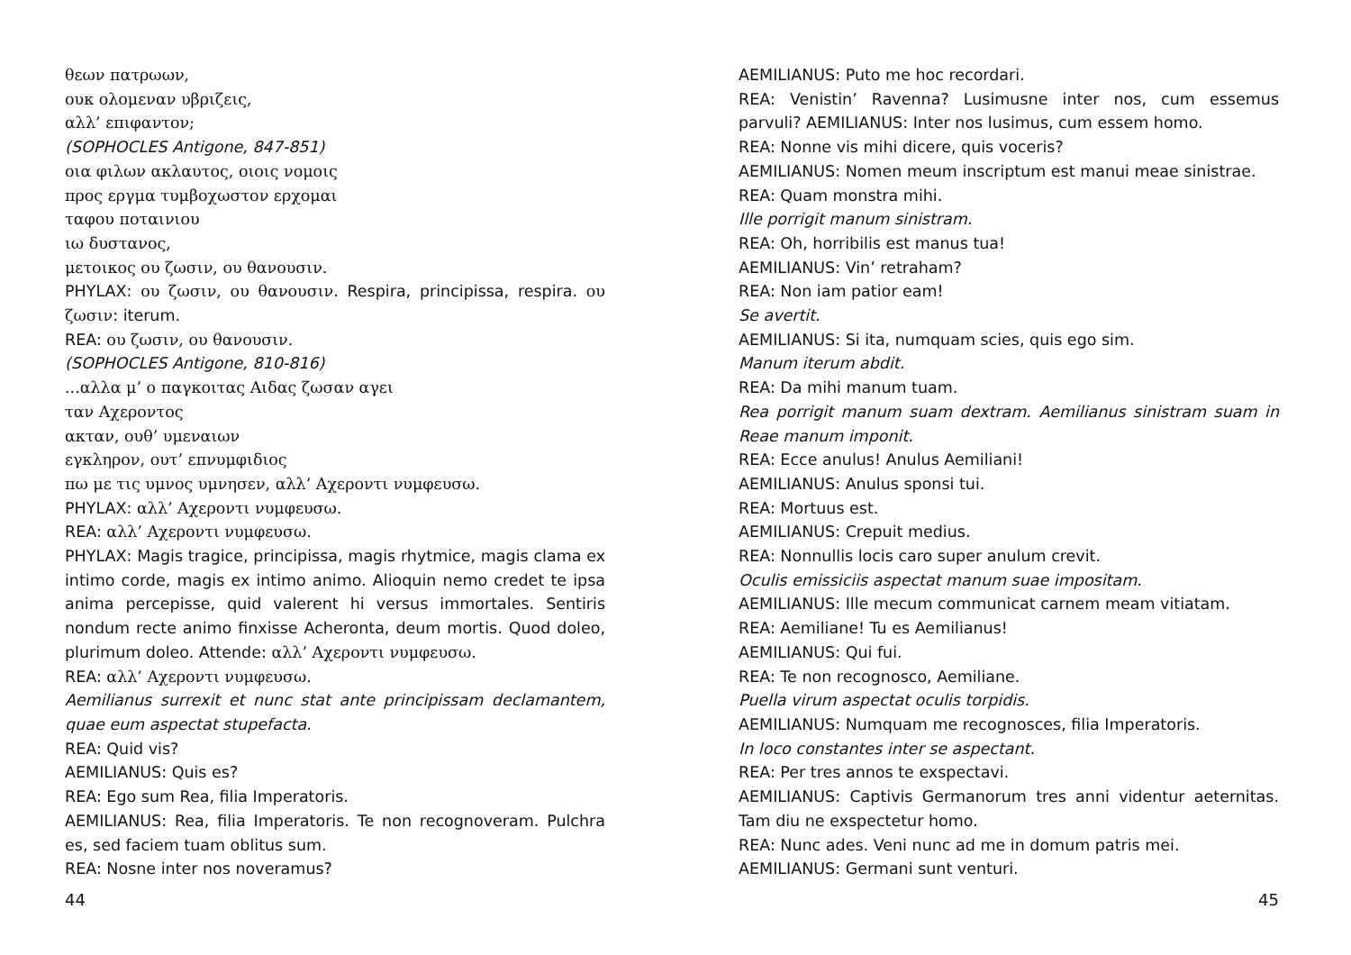θεων πατρωων,
ουκ ολομεναν υβριζεις,
αλλ’ επιφαντον;
(SOPHOCLES Antigone, 847-851)
οια φιλων ακλαυτος, οιοις νομοις
προς εργμα τυμβοχωστον ερχομαι
ταφου ποταινιου
ιω δυστανος,
μετοικος ου ζωσιν, ου θανουσιν.
PHYLAX: ου ζωσιν, ου θανουσιν. Respira, principissa, respira. ου ζωσιν: iterum.
REA: ου ζωσιν, ου θανουσιν.
(SOPHOCLES Antigone, 810-816)
...αλλα μ’ ο παγκοιτας Αιδας ζωσαν αγει
ταν Αχεροντος
ακταν, ουθ’ υμεναιων
εγκληρον, ουτ’ επνυμφιδιος
πω με τις υμνος υμνησεν, αλλ’ Αχεροντι νυμφευσω.
PHYLAX: αλλ’ Αχεροντι νυμφευσω.
REA: αλλ’ Αχεροντι νυμφευσω.
PHYLAX: Magis tragice, principissa, magis rhytmice, magis clama ex intimo corde, magis ex intimo animo. Alioquin nemo credet te ipsa anima percepisse, quid valerent hi versus immortales. Sentiris nondum recte animo finxisse Acheronta, deum mortis. Quod doleo, plurimum doleo. Attende: αλλ’ Αχεροντι νυμφευσω.
REA: αλλ’ Αχεροντι νυμφευσω.
Aemilianus surrexit et nunc stat ante principissam declamantem, quae eum aspectat stupefacta.
REA: Quid vis?
AEMILIANUS: Quis es?
REA: Ego sum Rea, filia Imperatoris.
AEMILIANUS: Rea, filia Imperatoris. Te non recognoveram. Pulchra es, sed faciem tuam oblitus sum.
REA: Nosne inter nos noveramus?
44
AEMILIANUS: Puto me hoc recordari.
REA: Venistin’ Ravenna? Lusimusne inter nos, cum essemus parvuli? AEMILIANUS: Inter nos lusimus, cum essem homo.
REA: Nonne vis mihi dicere, quis voceris?
AEMILIANUS: Nomen meum inscriptum est manui meae sinistrae.
REA: Quam monstra mihi.
Ille porrigit manum sinistram.
REA: Oh, horribilis est manus tua!
AEMILIANUS: Vin’ retraham?
REA: Non iam patior eam!
Se avertit.
AEMILIANUS: Si ita, numquam scies, quis ego sim.
Manum iterum abdit.
REA: Da mihi manum tuam.
Rea porrigit manum suam dextram. Aemilianus sinistram suam in Reae manum imponit.
REA: Ecce anulus! Anulus Aemiliani!
AEMILIANUS: Anulus sponsi tui.
REA: Mortuus est.
AEMILIANUS: Crepuit medius.
REA: Nonnullis locis caro super anulum crevit.
Oculis emissiciis aspectat manum suae impositam.
AEMILIANUS: Ille mecum communicat carnem meam vitiatam.
REA: Aemiliane! Tu es Aemilianus!
AEMILIANUS: Qui fui.
REA: Te non recognosco, Aemiliane.
Puella virum aspectat oculis torpidis.
AEMILIANUS: Numquam me recognosces, filia Imperatoris.
In loco constantes inter se aspectant.
REA: Per tres annos te exspectavi.
AEMILIANUS: Captivis Germanorum tres anni videntur aeternitas. Tam diu ne exspectetur homo.
REA: Nunc ades. Veni nunc ad me in domum patris mei.
AEMILIANUS: Germani sunt venturi.
45